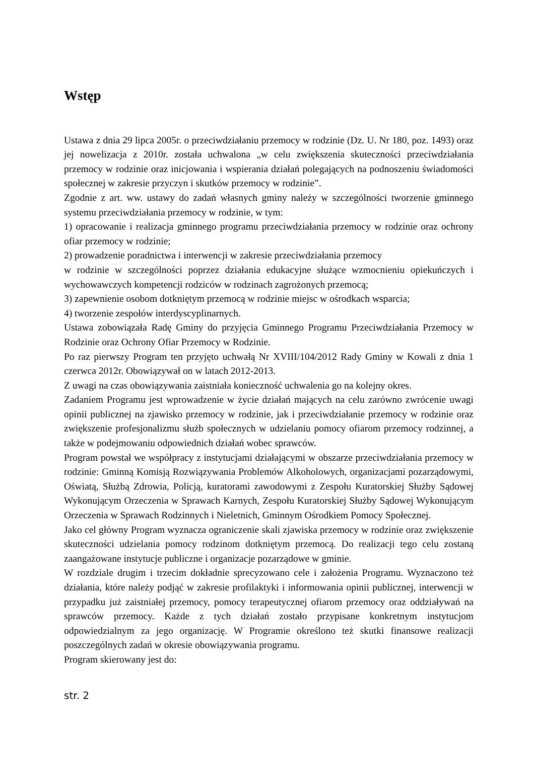Wstęp
Ustawa z dnia 29 lipca 2005r. o przeciwdziałaniu przemocy w rodzinie (Dz. U. Nr 180, poz. 1493) oraz jej nowelizacja z 2010r. została uchwalona „w celu zwiększenia skuteczności przeciwdziałania przemocy w rodzinie oraz inicjowania i wspierania działań polegających na podnoszeniu świadomości społecznej w zakresie przyczyn i skutków przemocy w rodzinie”.
Zgodnie z art. ww. ustawy do zadań własnych gminy należy w szczególności tworzenie gminnego systemu przeciwdziałania przemocy w rodzinie, w tym:
1) opracowanie i realizacja gminnego programu przeciwdziałania przemocy w rodzinie oraz ochrony ofiar przemocy w rodzinie;
2) prowadzenie poradnictwa i interwencji w zakresie przeciwdziałania przemocy
w rodzinie w szczególności poprzez działania edukacyjne służące wzmocnieniu opiekuńczych i wychowawczych kompetencji rodziców w rodzinach zagrożonych przemocą;
3) zapewnienie osobom dotkniętym przemocą w rodzinie miejsc w ośrodkach wsparcia;
4) tworzenie zespołów interdyscyplinarnych.
Ustawa zobowiązała Radę Gminy do przyjęcia Gminnego Programu Przeciwdziałania Przemocy w Rodzinie oraz Ochrony Ofiar Przemocy w Rodzinie.
Po raz pierwszy Program ten przyjęto uchwałą Nr XVIII/104/2012 Rady Gminy w Kowali z dnia 1 czerwca 2012r. Obowiązywał on w latach 2012-2013.
Z uwagi na czas obowiązywania zaistniała konieczność uchwalenia go na kolejny okres.
Zadaniem Programu jest wprowadzenie w życie działań mających na celu zarówno zwrócenie uwagi opinii publicznej na zjawisko przemocy w rodzinie, jak i przeciwdziałanie przemocy w rodzinie oraz zwiększenie profesjonalizmu służb społecznych w udzielaniu pomocy ofiarom przemocy rodzinnej, a także w podejmowaniu odpowiednich działań wobec sprawców.
Program powstał we współpracy z instytucjami działającymi w obszarze przeciwdziałania przemocy w rodzinie: Gminną Komisją Rozwiązywania Problemów Alkoholowych, organizacjami pozarządowymi, Oświatą, Służbą Zdrowia, Policją, kuratorami zawodowymi z Zespołu Kuratorskiej Służby Sądowej Wykonującym Orzeczenia w Sprawach Karnych, Zespołu Kuratorskiej Służby Sądowej Wykonującym Orzeczenia w Sprawach Rodzinnych i Nieletnich, Gminnym Ośrodkiem Pomocy Społecznej.
Jako cel główny Program wyznacza ograniczenie skali zjawiska przemocy w rodzinie oraz zwiększenie skuteczności udzielania pomocy rodzinom dotkniętym przemocą. Do realizacji tego celu zostaną zaangażowane instytucje publiczne i organizacje pozarządowe w gminie.
W rozdziale drugim i trzecim dokładnie sprecyzowano cele i założenia Programu. Wyznaczono też działania, które należy podjąć w zakresie profilaktyki i informowania opinii publicznej, interwencji w przypadku już zaistniałej przemocy, pomocy terapeutycznej ofiarom przemocy oraz oddziaływań na sprawców przemocy. Każde z tych działań zostało przypisane konkretnym instytucjom odpowiedzialnym za jego organizację. W Programie określono też skutki finansowe realizacji poszczególnych zadań w okresie obowiązywania programu.
Program skierowany jest do:
str. 2